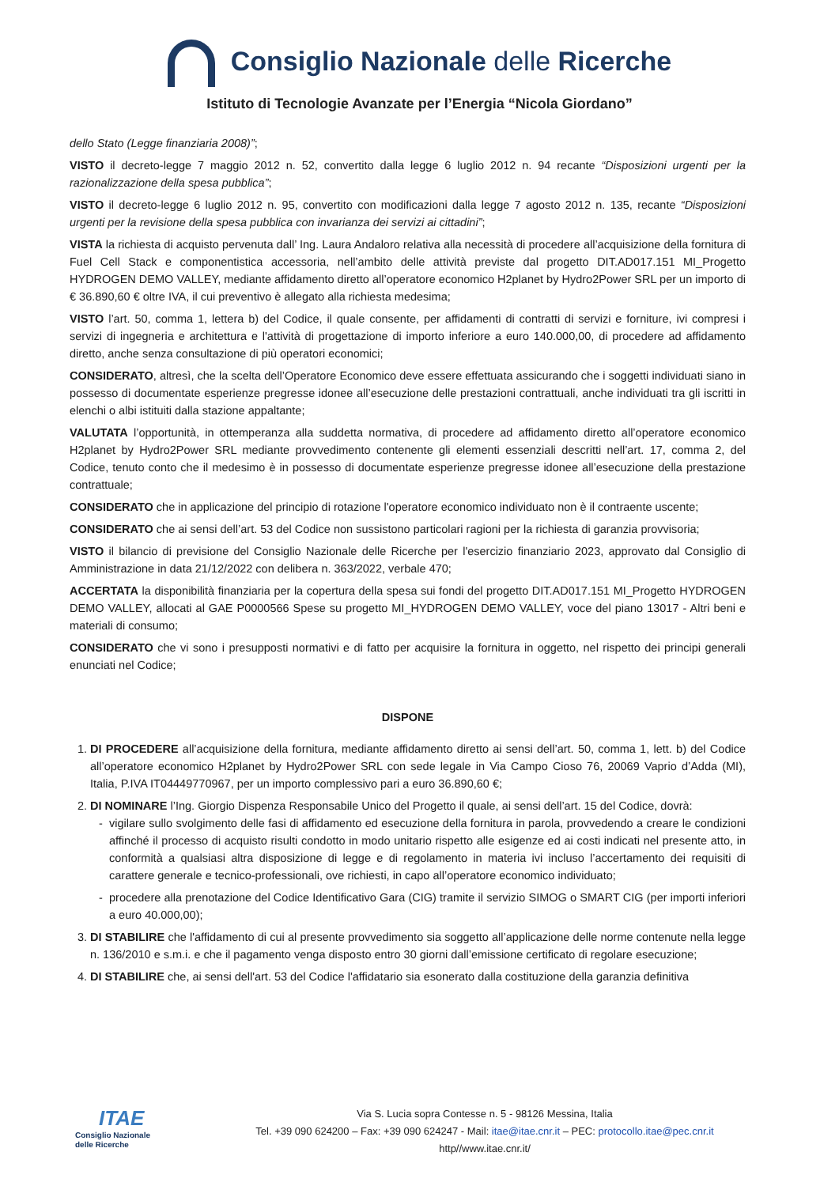Consiglio Nazionale delle Ricerche
Istituto di Tecnologie Avanzate per l’Energia “Nicola Giordano”
dello Stato (Legge finanziaria 2008)”;
VISTO il decreto-legge 7 maggio 2012 n. 52, convertito dalla legge 6 luglio 2012 n. 94 recante “Disposizioni urgenti per la razionalizzazione della spesa pubblica”;
VISTO il decreto-legge 6 luglio 2012 n. 95, convertito con modificazioni dalla legge 7 agosto 2012 n. 135, recante “Disposizioni urgenti per la revisione della spesa pubblica con invarianza dei servizi ai cittadini”;
VISTA la richiesta di acquisto pervenuta dall’ Ing. Laura Andaloro relativa alla necessità di procedere all’acquisizione della fornitura di Fuel Cell Stack e componentistica accessoria, nell’ambito delle attività previste dal progetto DIT.AD017.151 MI_Progetto HYDROGEN DEMO VALLEY, mediante affidamento diretto all’operatore economico H2planet by Hydro2Power SRL per un importo di € 36.890,60 € oltre IVA, il cui preventivo è allegato alla richiesta medesima;
VISTO l’art. 50, comma 1, lettera b) del Codice, il quale consente, per affidamenti di contratti di servizi e forniture, ivi compresi i servizi di ingegneria e architettura e l'attività di progettazione di importo inferiore a euro 140.000,00, di procedere ad affidamento diretto, anche senza consultazione di più operatori economici;
CONSIDERATO, altresì, che la scelta dell’Operatore Economico deve essere effettuata assicurando che i soggetti individuati siano in possesso di documentate esperienze pregresse idonee all’esecuzione delle prestazioni contrattuali, anche individuati tra gli iscritti in elenchi o albi istituiti dalla stazione appaltante;
VALUTATA l’opportunità, in ottemperanza alla suddetta normativa, di procedere ad affidamento diretto all’operatore economico H2planet by Hydro2Power SRL mediante provvedimento contenente gli elementi essenziali descritti nell’art. 17, comma 2, del Codice, tenuto conto che il medesimo è in possesso di documentate esperienze pregresse idonee all’esecuzione della prestazione contrattuale;
CONSIDERATO che in applicazione del principio di rotazione l'operatore economico individuato non è il contraente uscente;
CONSIDERATO che ai sensi dell’art. 53 del Codice non sussistono particolari ragioni per la richiesta di garanzia provvisoria;
VISTO il bilancio di previsione del Consiglio Nazionale delle Ricerche per l'esercizio finanziario 2023, approvato dal Consiglio di Amministrazione in data 21/12/2022 con delibera n. 363/2022, verbale 470;
ACCERTATA la disponibilità finanziaria per la copertura della spesa sui fondi del progetto DIT.AD017.151 MI_Progetto HYDROGEN DEMO VALLEY, allocati al GAE P0000566 Spese su progetto MI_HYDROGEN DEMO VALLEY, voce del piano 13017 - Altri beni e materiali di consumo;
CONSIDERATO che vi sono i presupposti normativi e di fatto per acquisire la fornitura in oggetto, nel rispetto dei principi generali enunciati nel Codice;
DISPONE
1. DI PROCEDERE all’acquisizione della fornitura, mediante affidamento diretto ai sensi dell’art. 50, comma 1, lett. b) del Codice all’operatore economico H2planet by Hydro2Power SRL con sede legale in Via Campo Cioso 76, 20069 Vaprio d’Adda (MI), Italia, P.IVA IT04449770967, per un importo complessivo pari a euro 36.890,60 €;
2. DI NOMINARE l’Ing. Giorgio Dispenza Responsabile Unico del Progetto il quale, ai sensi dell’art. 15 del Codice, dovrà:
vigilare sullo svolgimento delle fasi di affidamento ed esecuzione della fornitura in parola, provvedendo a creare le condizioni affinché il processo di acquisto risulti condotto in modo unitario rispetto alle esigenze ed ai costi indicati nel presente atto, in conformità a qualsiasi altra disposizione di legge e di regolamento in materia ivi incluso l’accertamento dei requisiti di carattere generale e tecnico-professionali, ove richiesti, in capo all’operatore economico individuato;
procedere alla prenotazione del Codice Identificativo Gara (CIG) tramite il servizio SIMOG o SMART CIG (per importi inferiori a euro 40.000,00);
3. DI STABILIRE che l'affidamento di cui al presente provvedimento sia soggetto all’applicazione delle norme contenute nella legge n. 136/2010 e s.m.i. e che il pagamento venga disposto entro 30 giorni dall’emissione certificato di regolare esecuzione;
4. DI STABILIRE che, ai sensi dell'art. 53 del Codice l'affidatario sia esonerato dalla costituzione della garanzia definitiva
ITAE
Consiglio Nazionale
delle Ricerche
Via S. Lucia sopra Contesse n. 5 - 98126 Messina, Italia
Tel. +39 090 624200 – Fax: +39 090 624247 - Mail: itae@itae.cnr.it – PEC: protocollo.itae@pec.cnr.it
http//www.itae.cnr.it/